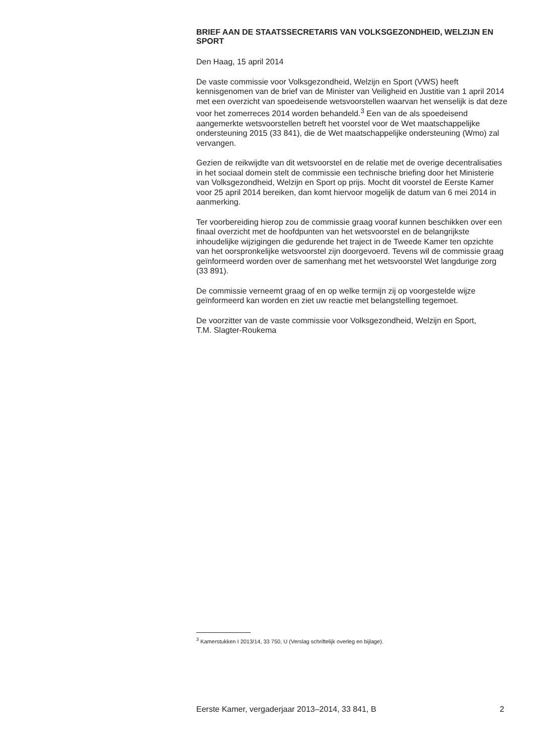BRIEF AAN DE STAATSSECRETARIS VAN VOLKSGEZONDHEID, WELZIJN EN SPORT
Den Haag, 15 april 2014
De vaste commissie voor Volksgezondheid, Welzijn en Sport (VWS) heeft kennisgenomen van de brief van de Minister van Veiligheid en Justitie van 1 april 2014 met een overzicht van spoedeisende wetsvoorstellen waarvan het wenselijk is dat deze voor het zomerreces 2014 worden behandeld.<sup>3</sup> Een van de als spoedeisend aangemerkte wetsvoorstellen betreft het voorstel voor de Wet maatschappelijke ondersteuning 2015 (33 841), die de Wet maatschappelijke ondersteuning (Wmo) zal vervangen.
Gezien de reikwijdte van dit wetsvoorstel en de relatie met de overige decentralisaties in het sociaal domein stelt de commissie een technische briefing door het Ministerie van Volksgezondheid, Welzijn en Sport op prijs. Mocht dit voorstel de Eerste Kamer voor 25 april 2014 bereiken, dan komt hiervoor mogelijk de datum van 6 mei 2014 in aanmerking.
Ter voorbereiding hierop zou de commissie graag vooraf kunnen beschikken over een finaal overzicht met de hoofdpunten van het wetsvoorstel en de belangrijkste inhoudelijke wijzigingen die gedurende het traject in de Tweede Kamer ten opzichte van het oorspronkelijke wetsvoorstel zijn doorgevoerd. Tevens wil de commissie graag geïnformeerd worden over de samenhang met het wetsvoorstel Wet langdurige zorg (33 891).
De commissie verneemt graag of en op welke termijn zij op voorgestelde wijze geïnformeerd kan worden en ziet uw reactie met belangstelling tegemoet.
De voorzitter van de vaste commissie voor Volksgezondheid, Welzijn en Sport,
T.M. Slagter-Roukema
<sup>3</sup> Kamerstukken I 2013/14, 33 750, U (Verslag schriftelijk overleg en bijlage).
Eerste Kamer, vergaderjaar 2013–2014, 33 841, B 2